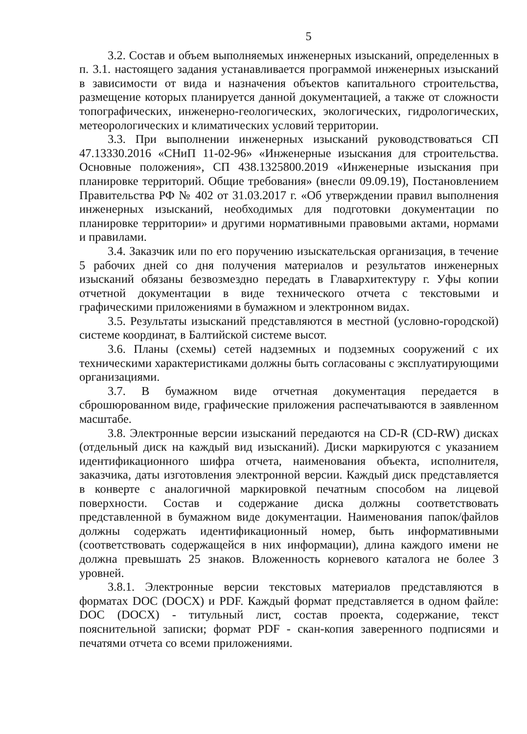5
3.2. Состав и объем выполняемых инженерных изысканий, определенных в п. 3.1. настоящего задания устанавливается программой инженерных изысканий в зависимости от вида и назначения объектов капитального строительства, размещение которых планируется данной документацией, а также от сложности топографических, инженерно-геологических, экологических, гидрологических, метеорологических и климатических условий территории.
3.3. При выполнении инженерных изысканий руководствоваться СП 47.13330.2016 «СНиП 11-02-96» «Инженерные изыскания для строительства. Основные положения», СП 438.1325800.2019 «Инженерные изыскания при планировке территорий. Общие требования» (внесли 09.09.19), Постановлением Правительства РФ № 402 от 31.03.2017 г. «Об утверждении правил выполнения инженерных изысканий, необходимых для подготовки документации по планировке территории» и другими нормативными правовыми актами, нормами и правилами.
3.4. Заказчик или по его поручению изыскательская организация, в течение 5 рабочих дней со дня получения материалов и результатов инженерных изысканий обязаны безвозмездно передать в Главархитектуру г. Уфы копии отчетной документации в виде технического отчета с текстовыми и графическими приложениями в бумажном и электронном видах.
3.5. Результаты изысканий представляются в местной (условно-городской) системе координат, в Балтийской системе высот.
3.6. Планы (схемы) сетей надземных и подземных сооружений с их техническими характеристиками должны быть согласованы с эксплуатирующими организациями.
3.7. В бумажном виде отчетная документация передается в сброшюрованном виде, графические приложения распечатываются в заявленном масштабе.
3.8. Электронные версии изысканий передаются на CD-R (CD-RW) дисках (отдельный диск на каждый вид изысканий). Диски маркируются с указанием идентификационного шифра отчета, наименования объекта, исполнителя, заказчика, даты изготовления электронной версии. Каждый диск представляется в конверте с аналогичной маркировкой печатным способом на лицевой поверхности. Состав и содержание диска должны соответствовать представленной в бумажном виде документации. Наименования папок/файлов должны содержать идентификационный номер, быть информативными (соответствовать содержащейся в них информации), длина каждого имени не должна превышать 25 знаков. Вложенность корневого каталога не более 3 уровней.
3.8.1. Электронные версии текстовых материалов представляются в форматах DOC (DOCX) и PDF. Каждый формат представляется в одном файле: DOC (DOCX) - титульный лист, состав проекта, содержание, текст пояснительной записки; формат PDF - скан-копия заверенного подписями и печатями отчета со всеми приложениями.